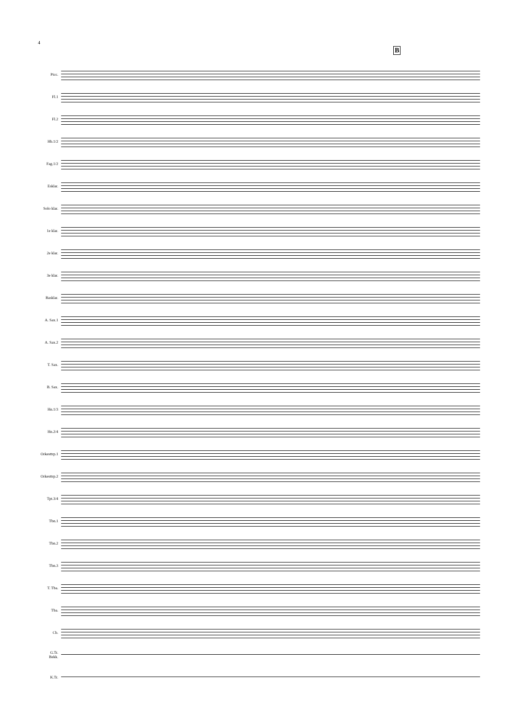4
B
Picc.
Fl.1
Fl.2
Hb.1/2
Fag.1/2
Esklar.
Solo klar.
1e klar.
2e klar.
3e klar.
Basklar.
A. Sax.1
A. Sax.2
T. Sax.
B. Sax.
Hn.1/3
Hn.2/4
Orkesttrp.1
Orkesttrp.2
Tpt.3/4
Tbn.1
Tbn.2
Tbn.3
T. Tba.
Tba.
Cb.
G.Tr.
Bekk.
K.Tr.